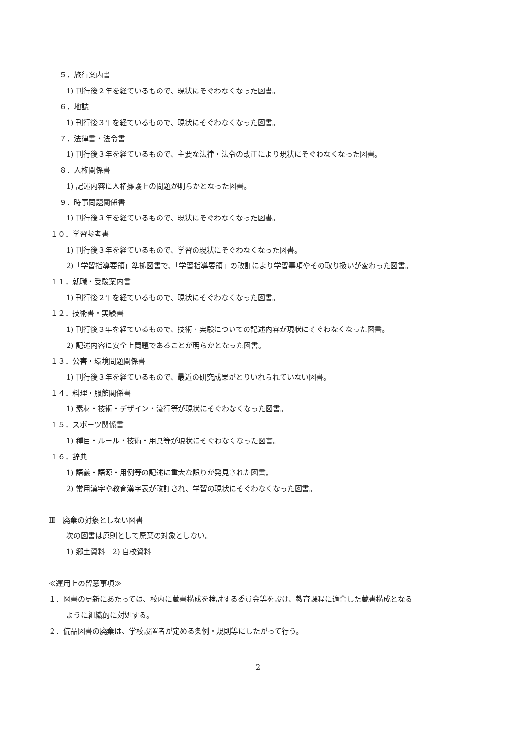５．旅行案内書
1) 刊行後２年を経ているもので、現状にそぐわなくなった図書。
６．地誌
1) 刊行後３年を経ているもので、現状にそぐわなくなった図書。
７．法律書・法令書
1) 刊行後３年を経ているもので、主要な法律・法令の改正により現状にそぐわなくなった図書。
８．人権関係書
1) 記述内容に人権擁護上の問題が明らかとなった図書。
９．時事問題関係書
1) 刊行後３年を経ているもので、現状にそぐわなくなった図書。
１０．学習参考書
1) 刊行後３年を経ているもので、学習の現状にそぐわなくなった図書。
2)「学習指導要領」準拠図書で、「学習指導要領」の改訂により学習事項やその取り扱いが変わった図書。
１１．就職・受験案内書
1) 刊行後２年を経ているもので、現状にそぐわなくなった図書。
１２．技術書・実験書
1) 刊行後３年を経ているもので、技術・実験についての記述内容が現状にそぐわなくなった図書。
2) 記述内容に安全上問題であることが明らかとなった図書。
１３．公害・環境問題関係書
1) 刊行後３年を経ているもので、最近の研究成果がとりいれられていない図書。
１４．料理・服飾関係書
1) 素材・技術・デザイン・流行等が現状にそぐわなくなった図書。
１５．スポーツ関係書
1) 種目・ルール・技術・用具等が現状にそぐわなくなった図書。
１６．辞典
1) 語義・語源・用例等の記述に重大な誤りが発見された図書。
2) 常用漢字や教育漢字表が改訂され、学習の現状にそぐわなくなった図書。
Ⅲ　廃棄の対象としない図書
次の図書は原則として廃棄の対象としない。
1) 郷土資料　2) 自校資料
≪運用上の留意事項≫
１．図書の更新にあたっては、校内に蔵書構成を検討する委員会等を設け、教育課程に適合した蔵書構成となる
ように組織的に対処する。
２．備品図書の廃棄は、学校設置者が定める条例・規則等にしたがって行う。
2